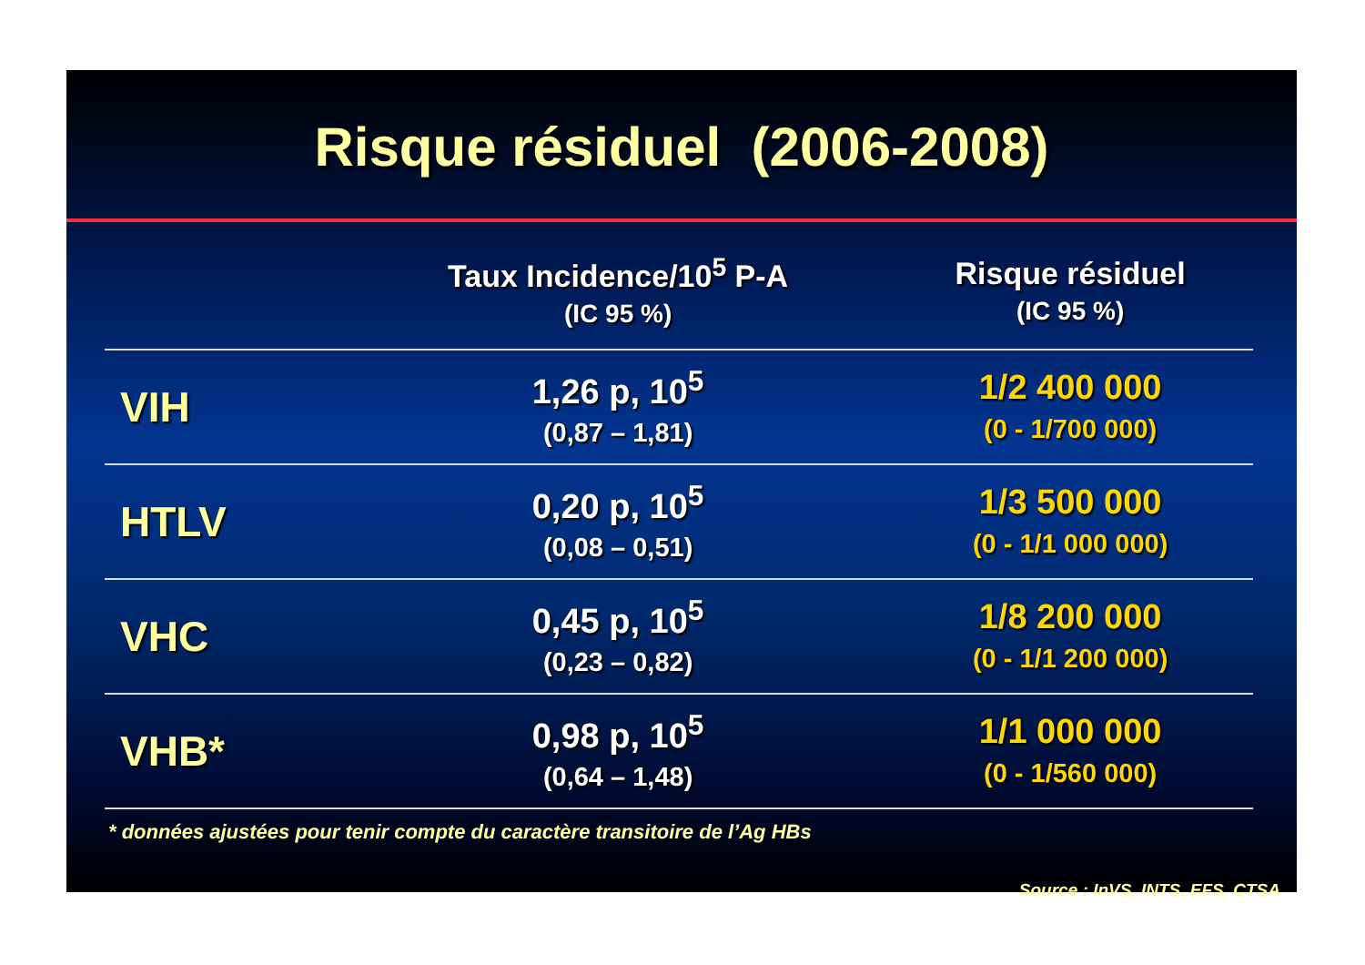Risque résiduel (2006-2008)
| | Taux Incidence/10<sup>5</sup> P-A (IC 95 %) | Risque résiduel (IC 95 %) |
| --- | --- | --- |
| VIH | 1,26 p, 10<sup>5</sup> (0,87 – 1,81) | 1/2 400 000 (0 - 1/700 000) |
| HTLV | 0,20 p, 10<sup>5</sup> (0,08 – 0,51) | 1/3 500 000 (0 - 1/1 000 000) |
| VHC | 0,45 p, 10<sup>5</sup> (0,23 – 0,82) | 1/8 200 000 (0 - 1/1 200 000) |
| VHB* | 0,98 p, 10<sup>5</sup> (0,64 – 1,48) | 1/1 000 000 (0 - 1/560 000) |
* données ajustées pour tenir compte du caractère transitoire de l’Ag HBs
Source : InVS, INTS, EFS, CTSA